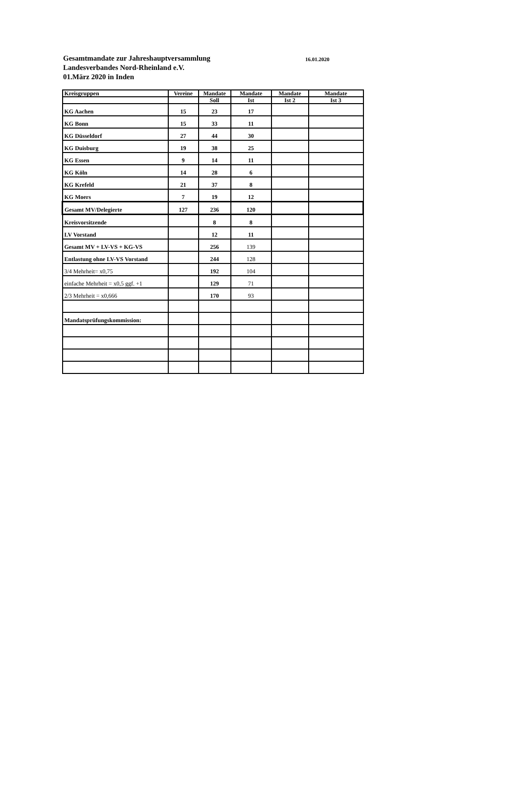Gesamtmandate zur Jahreshauptversammlung
16.01.2020
Landesverbandes Nord-Rheinland e.V.
01.März 2020 in Inden
| Kreisgruppen | Vereine | Mandate | Mandate | Mandate | Mandate |
| --- | --- | --- | --- | --- | --- |
| | | Soll | Ist | Ist 2 | Ist 3 |
| KG Aachen | 15 | 23 | 17 | | |
| KG Bonn | 15 | 33 | 11 | | |
| KG Düsseldorf | 27 | 44 | 30 | | |
| KG Duisburg | 19 | 38 | 25 | | |
| KG Essen | 9 | 14 | 11 | | |
| KG Köln | 14 | 28 | 6 | | |
| KG Krefeld | 21 | 37 | 8 | | |
| KG Moers | 7 | 19 | 12 | | |
| Gesamt MV/Delegierte | 127 | 236 | 120 | | |
| Kreisvorsitzende | | 8 | 8 | | |
| LV Vorstand | | 12 | 11 | | |
| Gesamt MV + LV-VS + KG-VS | | 256 | 139 | | |
| Entlastung ohne LV-VS Vorstand | | 244 | 128 | | |
| 3/4 Mehrheit= x0,75 | | 192 | 104 | | |
| einfache Mehrheit = x0,5 ggf. +1 | | 129 | 71 | | |
| 2/3 Mehrheit = x0,666 | | 170 | 93 | | |
| Mandatsprüfungskommission: | | | | | |